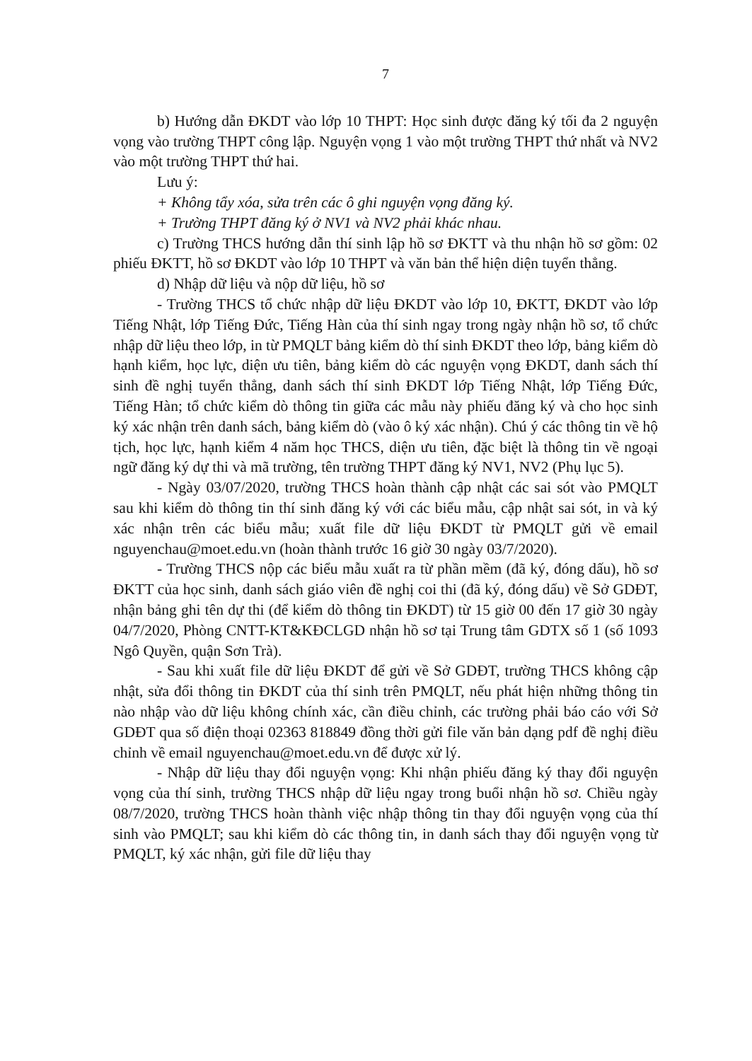7
b) Hướng dẫn ĐKDT vào lớp 10 THPT: Học sinh được đăng ký tối đa 2 nguyện vọng vào trường THPT công lập. Nguyện vọng 1 vào một trường THPT thứ nhất và NV2 vào một trường THPT thứ hai.
Lưu ý:
+ Không tẩy xóa, sửa trên các ô ghi nguyện vọng đăng ký.
+ Trường THPT đăng ký ở NV1 và NV2 phải khác nhau.
c) Trường THCS hướng dẫn thí sinh lập hồ sơ ĐKTT và thu nhận hồ sơ gồm: 02 phiếu ĐKTT, hồ sơ ĐKDT vào lớp 10 THPT và văn bản thể hiện diện tuyển thẳng.
d) Nhập dữ liệu và nộp dữ liệu, hồ sơ
- Trường THCS tổ chức nhập dữ liệu ĐKDT vào lớp 10, ĐKTT, ĐKDT vào lớp Tiếng Nhật, lớp Tiếng Đức, Tiếng Hàn của thí sinh ngay trong ngày nhận hồ sơ, tổ chức nhập dữ liệu theo lớp, in từ PMQLT bảng kiểm dò thí sinh ĐKDT theo lớp, bảng kiểm dò hạnh kiểm, học lực, diện ưu tiên, bảng kiểm dò các nguyện vọng ĐKDT, danh sách thí sinh đề nghị tuyển thẳng, danh sách thí sinh ĐKDT lớp Tiếng Nhật, lớp Tiếng Đức, Tiếng Hàn; tổ chức kiểm dò thông tin giữa các mẫu này phiếu đăng ký và cho học sinh ký xác nhận trên danh sách, bảng kiểm dò (vào ô ký xác nhận). Chú ý các thông tin về hộ tịch, học lực, hạnh kiểm 4 năm học THCS, diện ưu tiên, đặc biệt là thông tin về ngoại ngữ đăng ký dự thi và mã trường, tên trường THPT đăng ký NV1, NV2 (Phụ lục 5).
- Ngày 03/07/2020, trường THCS hoàn thành cập nhật các sai sót vào PMQLT sau khi kiểm dò thông tin thí sinh đăng ký với các biểu mẫu, cập nhật sai sót, in và ký xác nhận trên các biểu mẫu; xuất file dữ liệu ĐKDT từ PMQLT gửi về email nguyenchau@moet.edu.vn (hoàn thành trước 16 giờ 30 ngày 03/7/2020).
- Trường THCS nộp các biểu mẫu xuất ra từ phần mềm (đã ký, đóng dấu), hồ sơ ĐKTT của học sinh, danh sách giáo viên đề nghị coi thi (đã ký, đóng dấu) về Sở GDĐT, nhận bảng ghi tên dự thi (để kiểm dò thông tin ĐKDT) từ 15 giờ 00 đến 17 giờ 30 ngày 04/7/2020, Phòng CNTT-KT&KĐCLGD nhận hồ sơ tại Trung tâm GDTX số 1 (số 1093 Ngô Quyền, quận Sơn Trà).
- Sau khi xuất file dữ liệu ĐKDT để gửi về Sở GDĐT, trường THCS không cập nhật, sửa đổi thông tin ĐKDT của thí sinh trên PMQLT, nếu phát hiện những thông tin nào nhập vào dữ liệu không chính xác, cần điều chỉnh, các trường phải báo cáo với Sở GDĐT qua số điện thoại 02363 818849 đồng thời gửi file văn bản dạng pdf đề nghị điều chỉnh về email nguyenchau@moet.edu.vn để được xử lý.
- Nhập dữ liệu thay đổi nguyện vọng: Khi nhận phiếu đăng ký thay đổi nguyện vọng của thí sinh, trường THCS nhập dữ liệu ngay trong buổi nhận hồ sơ. Chiều ngày 08/7/2020, trường THCS hoàn thành việc nhập thông tin thay đổi nguyện vọng của thí sinh vào PMQLT; sau khi kiểm dò các thông tin, in danh sách thay đổi nguyện vọng từ PMQLT, ký xác nhận, gửi file dữ liệu thay